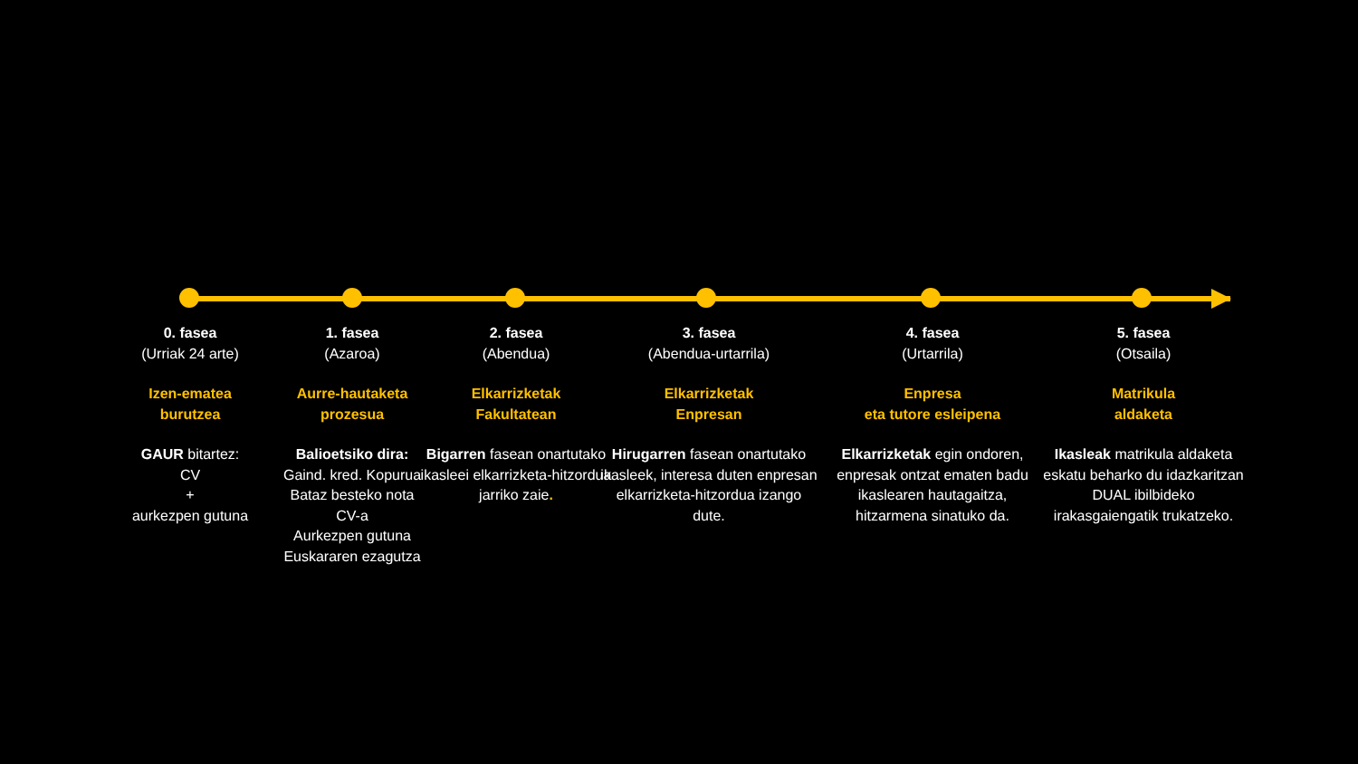0. fasea
(Urriak 24 arte)
Izen-ematea
burutzea
GAUR bitartez:
CV
+
aurkezpen gutuna
1. fasea
(Azaroa)
Aurre-hautaketa
prozesua
Balioetsiko dira:
Gaind. kred. Kopurua
Bataz besteko nota
CV-a
Aurkezpen gutuna
Euskararen ezagutza
2. fasea
(Abendua)
Elkarrizketak
Fakultatean
Bigarren fasean onartutako ikasleei elkarrizketa-hitzordua jarriko zaie.
3. fasea
(Abendua-urtarrila)
Elkarrizketak
Enpresan
Hirugarren fasean onartutako ikasleek, interesa duten enpresan elkarrizketa-hitzordua izango dute.
4. fasea
(Urtarrila)
Enpresa
eta tutore esleipena
Elkarrizketak egin ondoren, enpresak ontzat ematen badu ikaslearen hautagaitza, hitzarmena sinatuko da.
5. fasea
(Otsaila)
Matrikula
aldaketa
Ikasleak matrikula aldaketa eskatu beharko du idazkaritzan DUAL ibilbideko irakasgaiengatik trukatzeko.